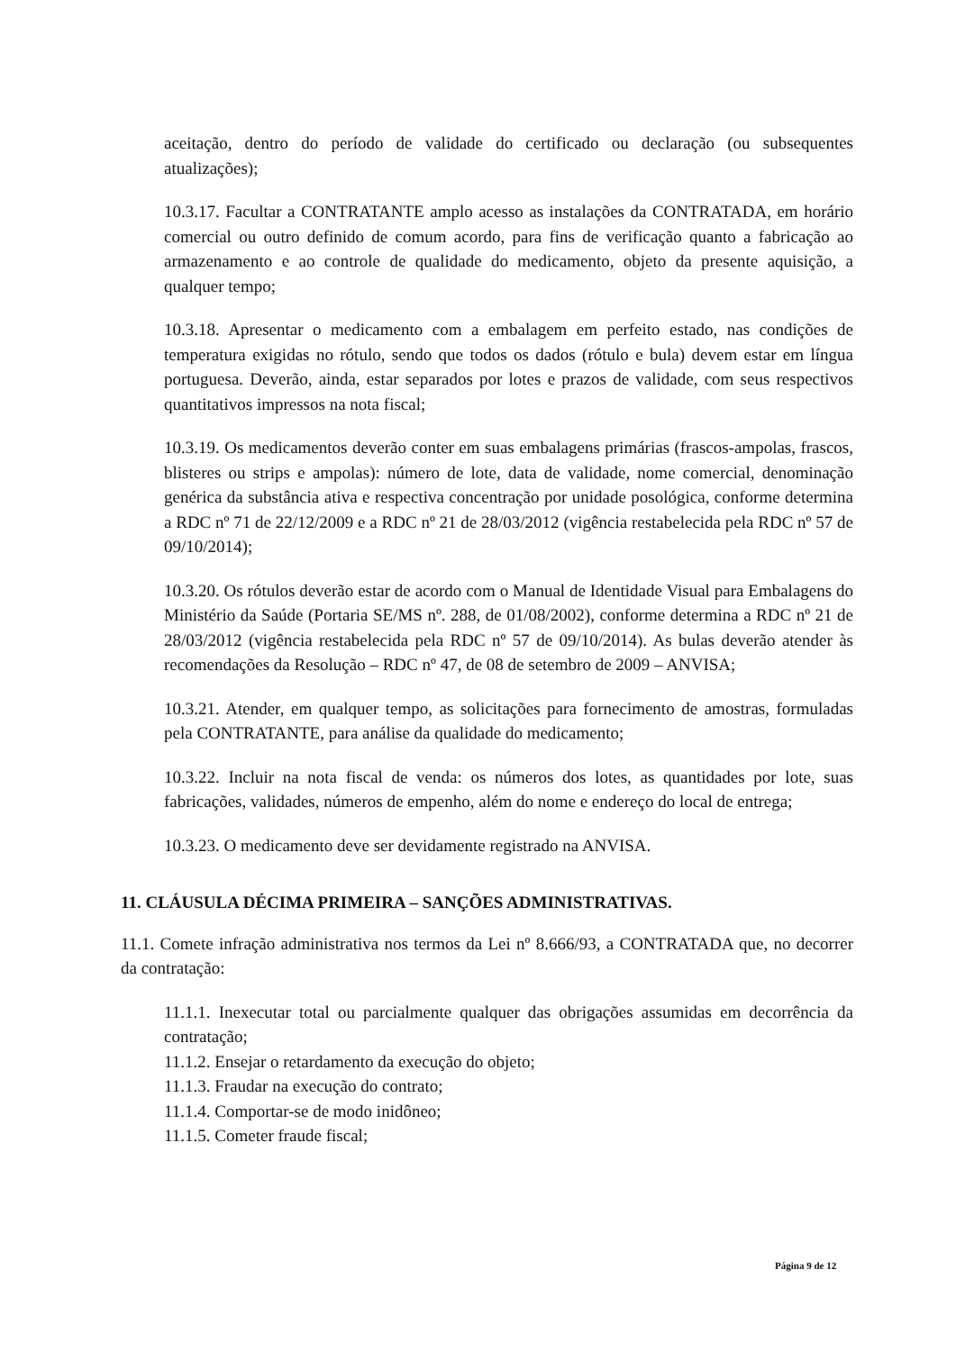aceitação, dentro do período de validade do certificado ou declaração (ou subsequentes atualizações);
10.3.17. Facultar a CONTRATANTE amplo acesso as instalações da CONTRATADA, em horário comercial ou outro definido de comum acordo, para fins de verificação quanto a fabricação ao armazenamento e ao controle de qualidade do medicamento, objeto da presente aquisição, a qualquer tempo;
10.3.18. Apresentar o medicamento com a embalagem em perfeito estado, nas condições de temperatura exigidas no rótulo, sendo que todos os dados (rótulo e bula) devem estar em língua portuguesa. Deverão, ainda, estar separados por lotes e prazos de validade, com seus respectivos quantitativos impressos na nota fiscal;
10.3.19. Os medicamentos deverão conter em suas embalagens primárias (frascos-ampolas, frascos, blisteres ou strips e ampolas): número de lote, data de validade, nome comercial, denominação genérica da substância ativa e respectiva concentração por unidade posológica, conforme determina a RDC nº 71 de 22/12/2009 e a RDC nº 21 de 28/03/2012 (vigência restabelecida pela RDC nº 57 de 09/10/2014);
10.3.20. Os rótulos deverão estar de acordo com o Manual de Identidade Visual para Embalagens do Ministério da Saúde (Portaria SE/MS nº. 288, de 01/08/2002), conforme determina a RDC nº 21 de 28/03/2012 (vigência restabelecida pela RDC nº 57 de 09/10/2014). As bulas deverão atender às recomendações da Resolução – RDC nº 47, de 08 de setembro de 2009 – ANVISA;
10.3.21. Atender, em qualquer tempo, as solicitações para fornecimento de amostras, formuladas pela CONTRATANTE, para análise da qualidade do medicamento;
10.3.22. Incluir na nota fiscal de venda: os números dos lotes, as quantidades por lote, suas fabricações, validades, números de empenho, além do nome e endereço do local de entrega;
10.3.23. O medicamento deve ser devidamente registrado na ANVISA.
11. CLÁUSULA DÉCIMA PRIMEIRA – SANÇÕES ADMINISTRATIVAS.
11.1. Comete infração administrativa nos termos da Lei nº 8.666/93, a CONTRATADA que, no decorrer da contratação:
11.1.1. Inexecutar total ou parcialmente qualquer das obrigações assumidas em decorrência da contratação;
11.1.2. Ensejar o retardamento da execução do objeto;
11.1.3. Fraudar na execução do contrato;
11.1.4. Comportar-se de modo inidôneo;
11.1.5. Cometer fraude fiscal;
Página 9 de 12